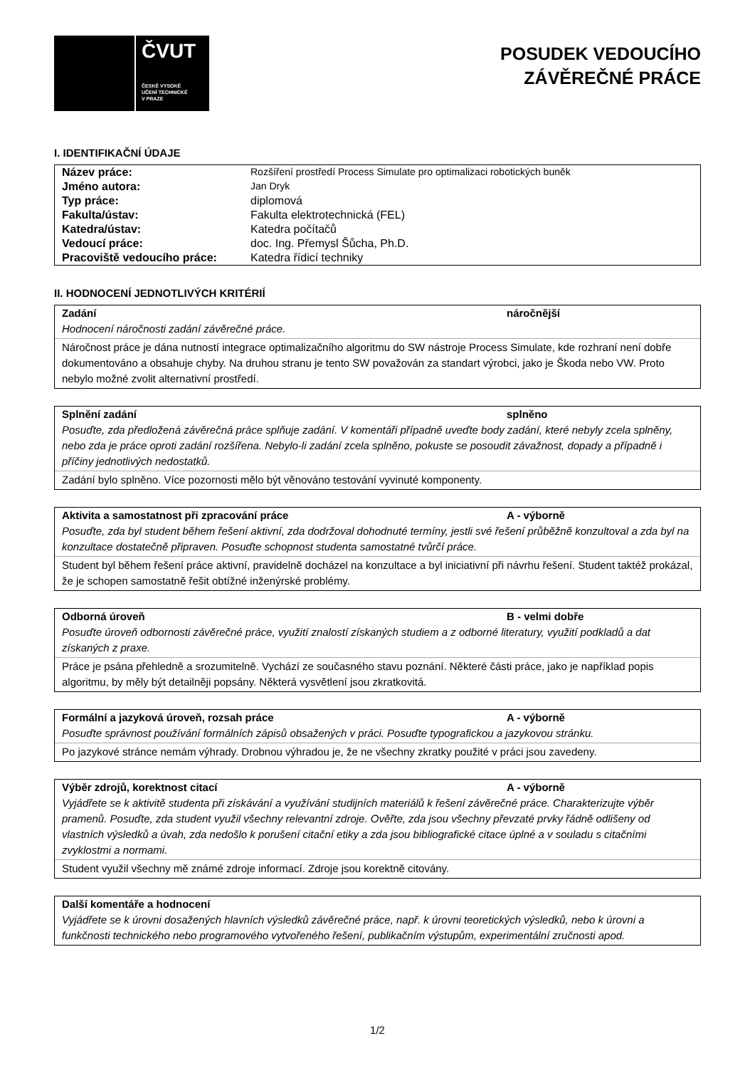ČVUT
ČESKÉ VYSOKÉ
UČENÍ TECHNICKÉ
V PRAZE
POSUDEK VEDOUCÍHO
ZÁVĚREČNÉ PRÁCE
I. IDENTIFIKAČNÍ ÚDAJE
| Název práce: | Rozšíření prostředí Process Simulate pro optimalizaci robotických buněk |
| Jméno autora: | Jan Dryk |
| Typ práce: | diplomová |
| Fakulta/ústav: | Fakulta elektrotechnická (FEL) |
| Katedra/ústav: | Katedra počítačů |
| Vedoucí práce: | doc. Ing. Přemysl Šůcha, Ph.D. |
| Pracoviště vedoucího práce: | Katedra řídicí techniky |
II. HODNOCENÍ JEDNOTLIVÝCH KRITÉRIÍ
Zadání náročnější
Hodnocení náročnosti zadání závěrečné práce.
Náročnost práce je dána nutností integrace optimalizačního algoritmu do SW nástroje Process Simulate, kde rozhraní není dobře dokumentováno a obsahuje chyby. Na druhou stranu je tento SW považován za standart výrobci, jako je Škoda nebo VW. Proto nebylo možné zvolit alternativní prostředí.
Splnění zadání splněno
Posuďte, zda předložená závěrečná práce splňuje zadání. V komentáři případně uveďte body zadání, které nebyly zcela splněny, nebo zda je práce oproti zadání rozšířena. Nebylo-li zadání zcela splněno, pokuste se posoudit závažnost, dopady a případně i příčiny jednotlivých nedostatků.
Zadání bylo splněno. Více pozornosti mělo být věnováno testování vyvinuté komponenty.
Aktivita a samostatnost při zpracování práce A - výborně
Posuďte, zda byl student během řešení aktivní, zda dodržoval dohodnuté termíny, jestli své řešení průběžně konzultoval a zda byl na konzultace dostatečně připraven. Posuďte schopnost studenta samostatné tvůrčí práce.
Student byl během řešení práce aktivní, pravidelně docházel na konzultace a byl iniciativní při návrhu řešení. Student taktéž prokázal, že je schopen samostatně řešit obtížné inženýrské problémy.
Odborná úroveň B - velmi dobře
Posuďte úroveň odbornosti závěrečné práce, využití znalostí získaných studiem a z odborné literatury, využití podkladů a dat získaných z praxe.
Práce je psána přehledně a srozumitelně. Vychází ze současného stavu poznání. Některé části práce, jako je například popis algoritmu, by měly být detailněji popsány. Některá vysvětlení jsou zkratkovitá.
Formální a jazyková úroveň, rozsah práce A - výborně
Posuďte správnost používání formálních zápisů obsažených v práci. Posuďte typografickou a jazykovou stránku.
Po jazykové stránce nemám výhrady. Drobnou výhradou je, že ne všechny zkratky použité v práci jsou zavedeny.
Výběr zdrojů, korektnost citací A - výborně
Vyjádřete se k aktivitě studenta při získávání a využívání studijních materiálů k řešení závěrečné práce. Charakterizujte výběr pramenů. Posuďte, zda student využil všechny relevantní zdroje. Ověřte, zda jsou všechny převzaté prvky řádně odlišeny od vlastních výsledků a úvah, zda nedošlo k porušení citační etiky a zda jsou bibliografické citace úplné a v souladu s citačními zvyklostmi a normami.
Student využil všechny mě známé zdroje informací. Zdroje jsou korektně citovány.
Další komentáře a hodnocení
Vyjádřete se k úrovni dosažených hlavních výsledků závěrečné práce, např. k úrovni teoretických výsledků, nebo k úrovni a funkčnosti technického nebo programového vytvořeného řešení, publikačním výstupům, experimentální zručnosti apod.
1/2